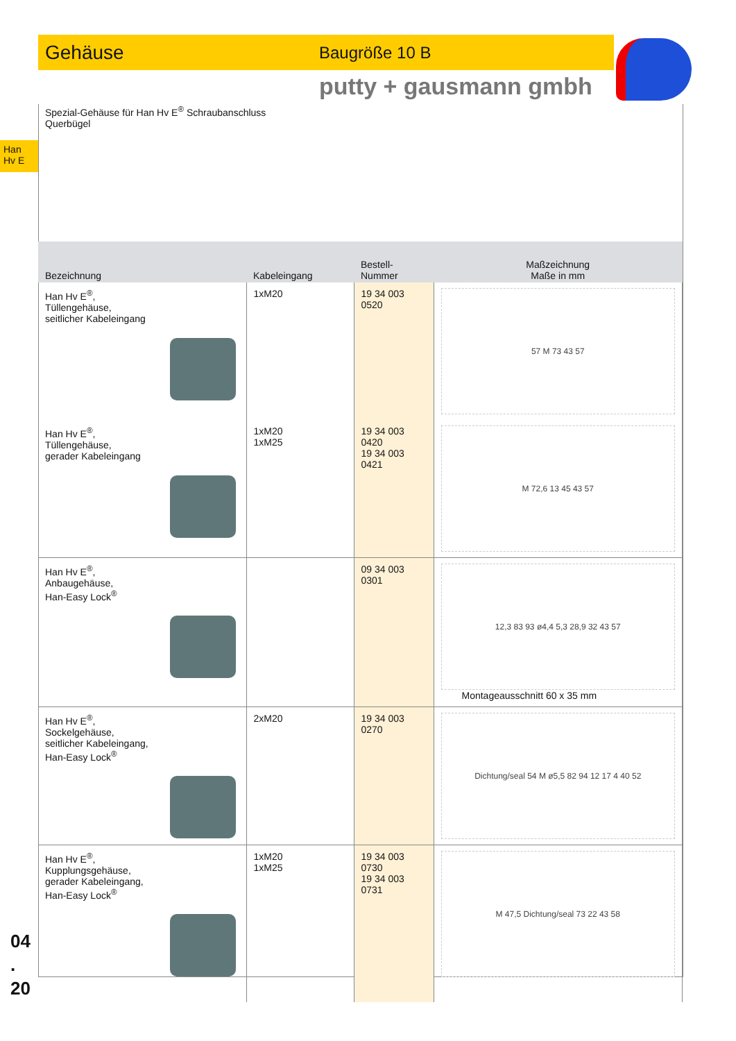Gehäuse Baugröße 10 B
putty + gausmann gmbh
Han
Hv E
Spezial-Gehäuse für Han Hv E<sup>®</sup> Schraubanschluss
Querbügel
| Bezeichnung | Kabeleingang | Bestell-Nummer | Maßzeichnung Maße in mm |
| --- | --- | --- | --- |
| Han Hv E<sup>®</sup>, Tüllengehäuse, seitlicher Kabeleingang | 1xM20 | 19 34 003 0520 | 57 M 73 43 57 |
| Han Hv E<sup>®</sup>, Tüllengehäuse, gerader Kabeleingang | 1xM20 1xM25 | 19 34 003 0420 19 34 003 0421 | M 72,6 13 45 43 57 |
| Han Hv E<sup>®</sup>, Anbaugehäuse, Han-Easy Lock<sup>®</sup> | | 09 34 003 0301 | 12,3 83 93 ø4,4 5,3 28,9 32 43 57 Montageausschnitt 60 x 35 mm |
| Han Hv E<sup>®</sup>, Sockelgehäuse, seitlicher Kabeleingang, Han-Easy Lock<sup>®</sup> | 2xM20 | 19 34 003 0270 | Dichtung/seal 54 M ø5,5 82 94 12 17 4 40 52 |
| Han Hv E<sup>®</sup>, Kupplungsgehäuse, gerader Kabeleingang, Han-Easy Lock<sup>®</sup> | 1xM20 1xM25 | 19 34 003 0730 19 34 003 0731 | M 47,5 Dichtung/seal 73 22 43 58 |
04
.
20